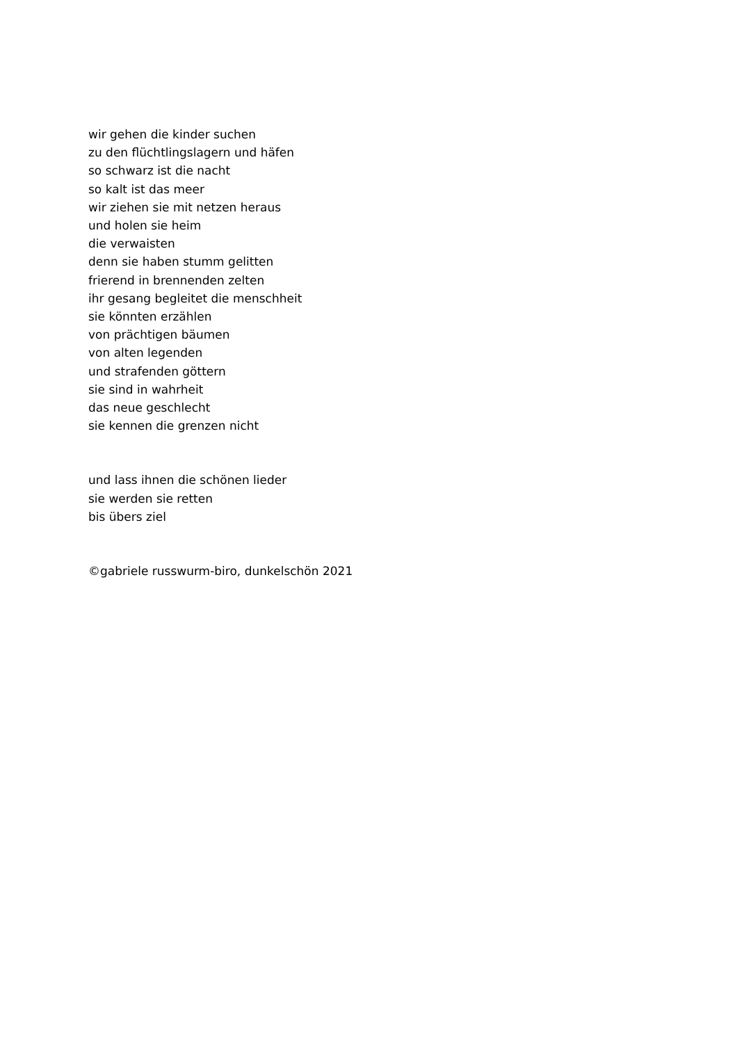wir gehen die kinder suchen
zu den flüchtlingslagern und häfen
so schwarz ist die nacht
so kalt ist das meer
wir ziehen sie mit netzen heraus
und holen sie heim
die verwaisten
denn sie haben stumm gelitten
frierend in brennenden zelten
ihr gesang begleitet die menschheit
sie könnten erzählen
von prächtigen bäumen
von alten legenden
und strafenden göttern
sie sind in wahrheit
das neue geschlecht
sie kennen die grenzen nicht
und lass ihnen die schönen lieder
sie werden sie retten
bis übers ziel
©gabriele russwurm-biro, dunkelschön 2021